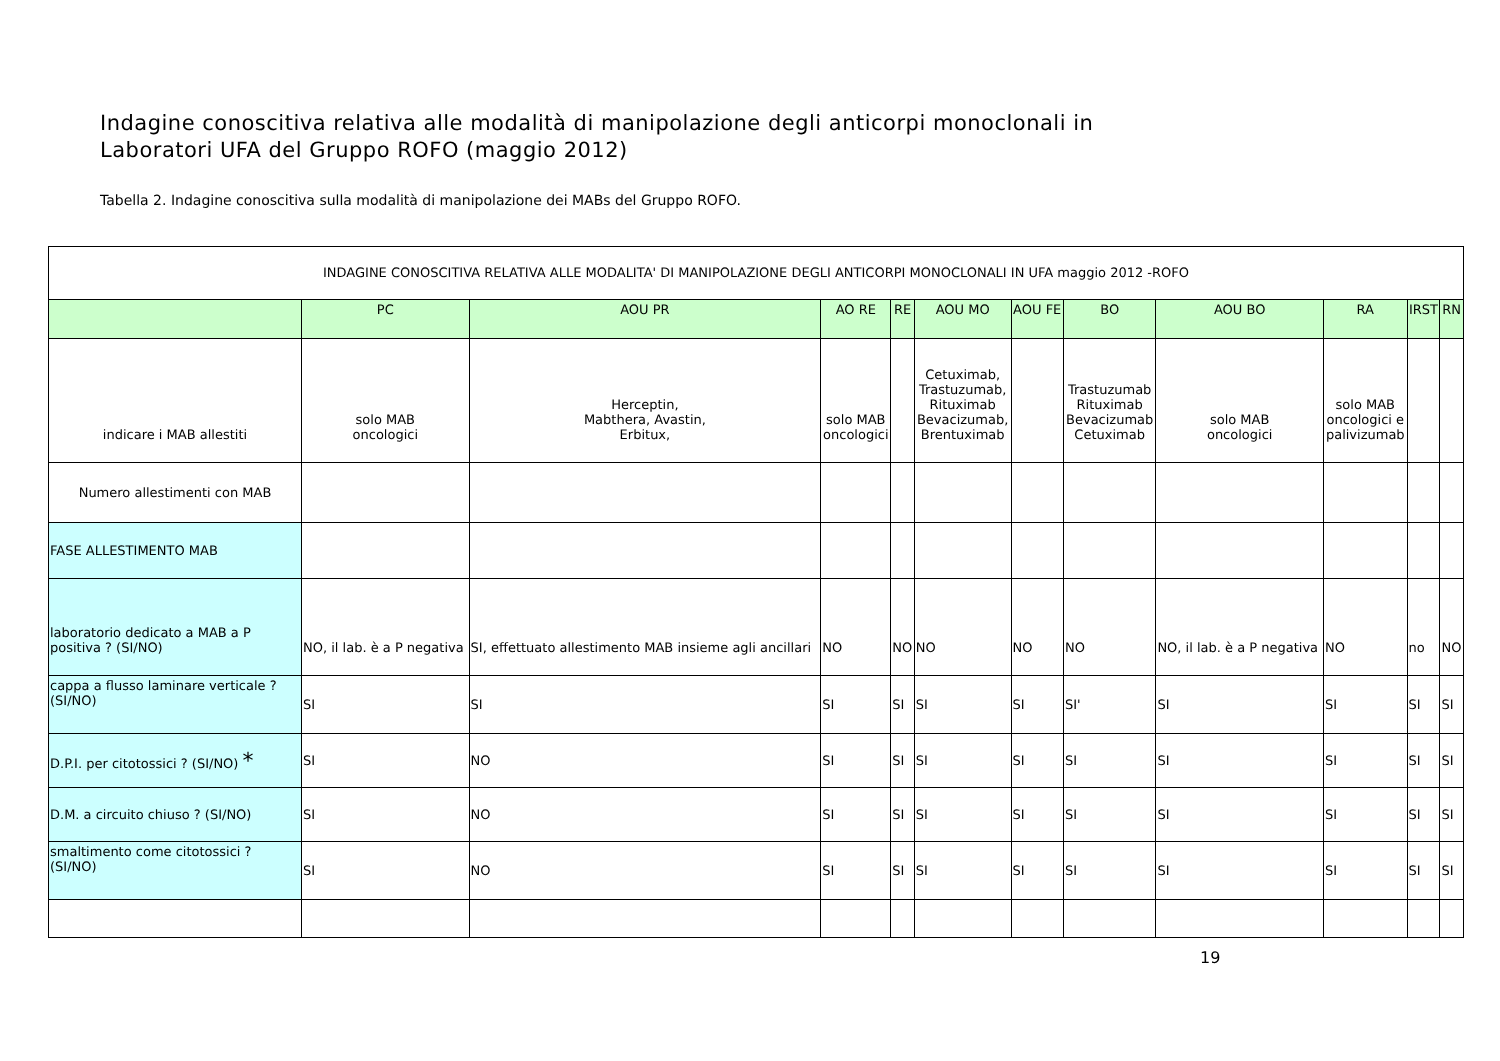Indagine conoscitiva relativa alle modalità di manipolazione degli anticorpi monoclonali in
Laboratori UFA del Gruppo ROFO (maggio 2012)
Tabella 2. Indagine conoscitiva sulla modalità di manipolazione dei MABs del Gruppo ROFO.
| INDAGINE CONOSCITIVA RELATIVA ALLE MODALITA' DI MANIPOLAZIONE DEGLI ANTICORPI MONOCLONALI IN UFA maggio 2012 -ROFO | | | | | | | | | | | |
| | PC | AOU PR | AO RE | RE | AOU MO | AOU FE | BO | AOU BO | RA | IRST | RN |
| indicare i MAB allestiti | solo MAB oncologici | Herceptin, Mabthera, Avastin, Erbitux, | solo MAB oncologici | | Cetuximab, Trastuzumab, Rituximab Bevacizumab, Brentuximab | | Trastuzumab Rituximab Bevacizumab Cetuximab | solo MAB oncologici | solo MAB oncologici e palivizumab | | |
| Numero allestimenti con MAB | | | | | | | | | | | |
| FASE ALLESTIMENTO MAB | | | | | | | | | | | |
| laboratorio dedicato a MAB a P positiva ? (SI/NO) | NO, il lab. è a P negativa | SI, effettuato allestimento MAB insieme agli ancillari | NO | NO | NO | NO | NO | NO, il lab. è a P negativa | NO | no | NO |
| cappa a flusso laminare verticale ? (SI/NO) | SI | SI | SI | SI | SI | SI | SI' | SI | SI | SI | SI |
| D.P.I. per citotossici ? (SI/NO) * | SI | NO | SI | SI | SI | SI | SI | SI | SI | SI | SI |
| D.M. a circuito chiuso ? (SI/NO) | SI | NO | SI | SI | SI | SI | SI | SI | SI | SI | SI |
| smaltimento come citotossici ? (SI/NO) | SI | NO | SI | SI | SI | SI | SI | SI | SI | SI | SI |
19